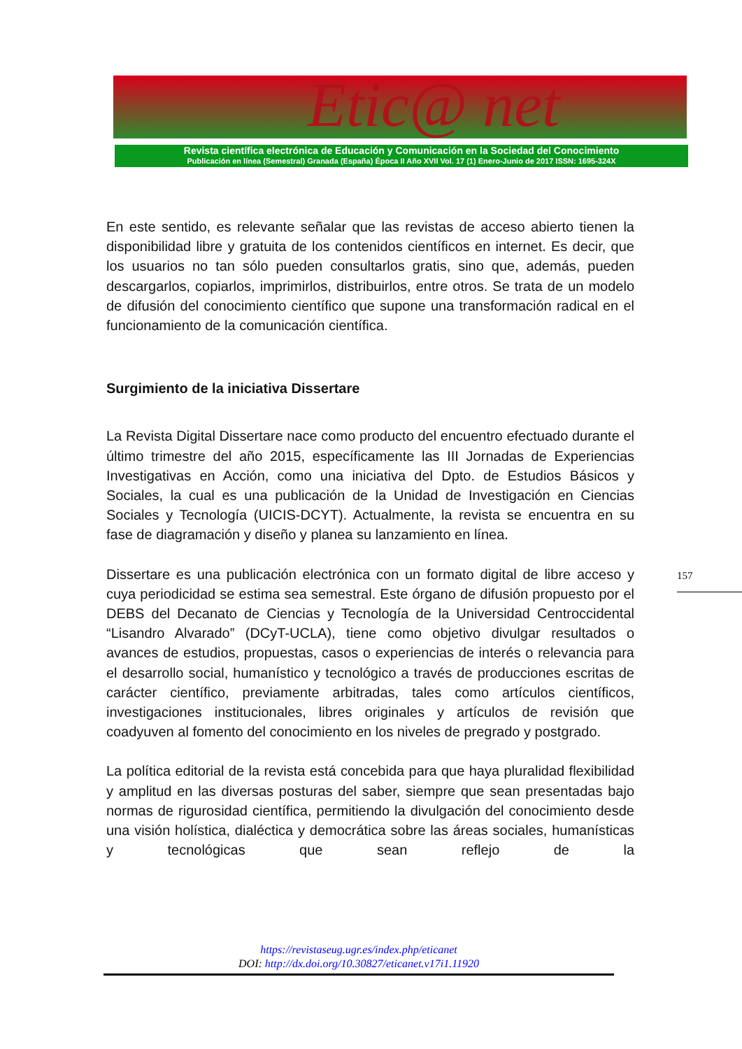Etic@ net
Revista científica electrónica de Educación y Comunicación en la Sociedad del Conocimiento
Publicación en línea (Semestral) Granada (España) Época II Año XVII Vol. 17 (1) Enero-Junio de 2017 ISSN: 1695-324X
En este sentido, es relevante señalar que las revistas de acceso abierto tienen la disponibilidad libre y gratuita de los contenidos científicos en internet. Es decir, que los usuarios no tan sólo pueden consultarlos gratis, sino que, además, pueden descargarlos, copiarlos, imprimirlos, distribuirlos, entre otros. Se trata de un modelo de difusión del conocimiento científico que supone una transformación radical en el funcionamiento de la comunicación científica.
Surgimiento de la iniciativa Dissertare
La Revista Digital Dissertare nace como producto del encuentro efectuado durante el último trimestre del año 2015, específicamente las III Jornadas de Experiencias Investigativas en Acción, como una iniciativa del Dpto. de Estudios Básicos y Sociales, la cual es una publicación de la Unidad de Investigación en Ciencias Sociales y Tecnología (UICIS-DCYT). Actualmente, la revista se encuentra en su fase de diagramación y diseño y planea su lanzamiento en línea.
Dissertare es una publicación electrónica con un formato digital de libre acceso y cuya periodicidad se estima sea semestral. Este órgano de difusión propuesto por el DEBS del Decanato de Ciencias y Tecnología de la Universidad Centroccidental “Lisandro Alvarado” (DCyT-UCLA), tiene como objetivo divulgar resultados o avances de estudios, propuestas, casos o experiencias de interés o relevancia para el desarrollo social, humanístico y tecnológico a través de producciones escritas de carácter científico, previamente arbitradas, tales como artículos científicos, investigaciones institucionales, libres originales y artículos de revisión que coadyuven al fomento del conocimiento en los niveles de pregrado y postgrado.
La política editorial de la revista está concebida para que haya pluralidad flexibilidad y amplitud en las diversas posturas del saber, siempre que sean presentadas bajo normas de rigurosidad científica, permitiendo la divulgación del conocimiento desde una visión holística, dialéctica y democrática sobre las áreas sociales, humanísticas y tecnológicas que sean reflejo de la
157
https://revistaseug.ugr.es/index.php/eticanet
DOI: http://dx.doi.org/10.30827/eticanet.v17i1.11920